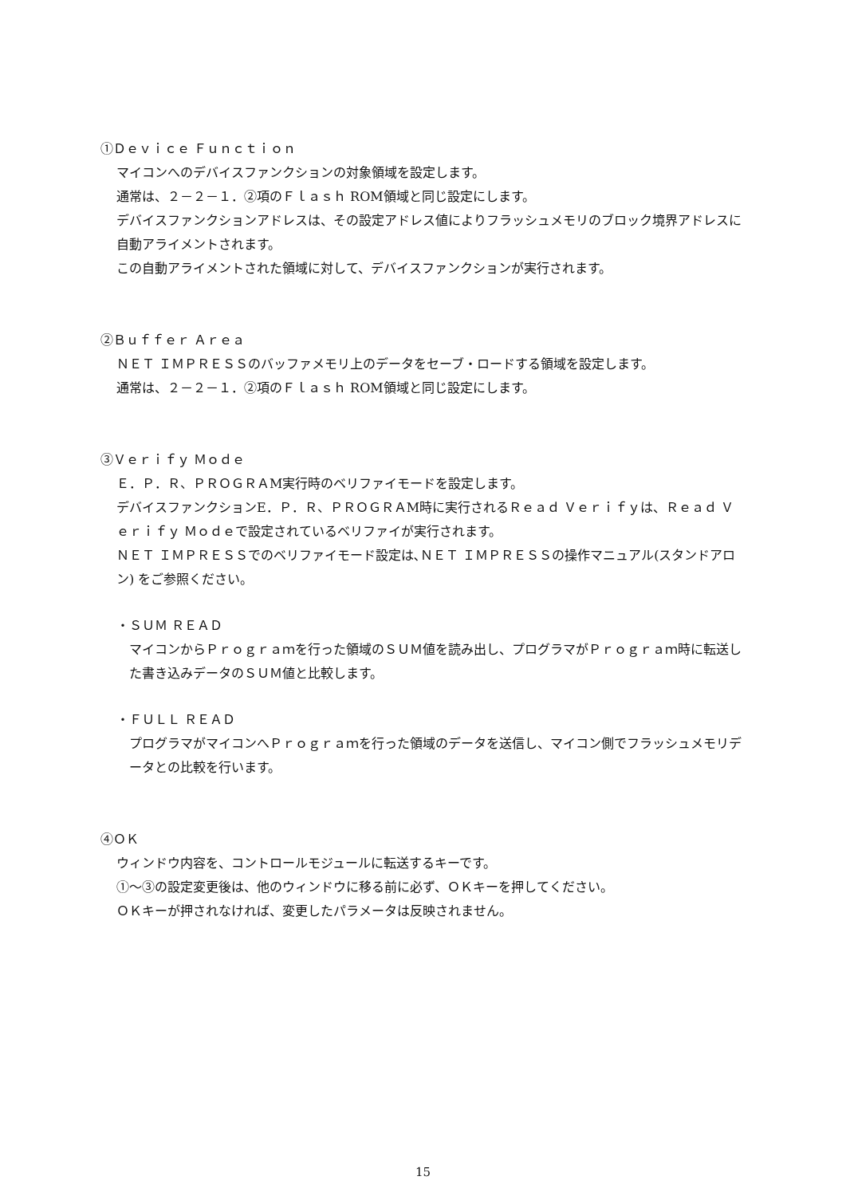①Ｄｅｖｉｃｅ Ｆｕｎｃｔｉｏｎ
マイコンへのデバイスファンクションの対象領域を設定します。
通常は、２－２－１．②項のＦｌａｓｈ ROM領域と同じ設定にします。
デバイスファンクションアドレスは、その設定アドレス値によりフラッシュメモリのブロック境界アドレスに自動アライメントされます。
この自動アライメントされた領域に対して、デバイスファンクションが実行されます。
②Ｂｕｆｆｅｒ Ａｒｅａ
ＮＥＴ ＩＭＰＲＥＳＳのバッファメモリ上のデータをセーブ・ロードする領域を設定します。
通常は、２－２－１．②項のＦｌａｓｈ ROM領域と同じ設定にします。
③Ｖｅｒｉｆｙ Ｍｏｄｅ
Ｅ．Ｐ．Ｒ、ＰＲＯＧＲＡM実行時のベリファイモードを設定します。
デバイスファンクションE．Ｐ．Ｒ、ＰＲＯＧＲＡM時に実行されるＲｅａｄ Ｖｅｒｉｆｙは、Ｒｅａｄ Ｖｅｒｉｆｙ Ｍｏｄｅで設定されているベリファイが実行されます。
ＮＥＴ ＩＭＰＲＥＳＳでのベリファイモード設定は､ＮＥＴ ＩＭＰＲＥＳＳの操作マニュアル(スタンドアロン) をご参照ください。
・ＳＵＭ ＲＥＡＤ
マイコンからＰｒｏｇｒａｍを行った領域のＳＵＭ値を読み出し、プログラマがＰｒｏｇｒａｍ時に転送した書き込みデータのＳＵＭ値と比較します。
・ＦＵＬＬ ＲＥＡＤ
プログラマがマイコンへＰｒｏｇｒａｍを行った領域のデータを送信し、マイコン側でフラッシュメモリデータとの比較を行います。
④ＯＫ
ウィンドウ内容を、コントロールモジュールに転送するキーです。
①～③の設定変更後は、他のウィンドウに移る前に必ず、ＯＫキーを押してください。
ＯＫキーが押されなければ、変更したパラメータは反映されません。
15